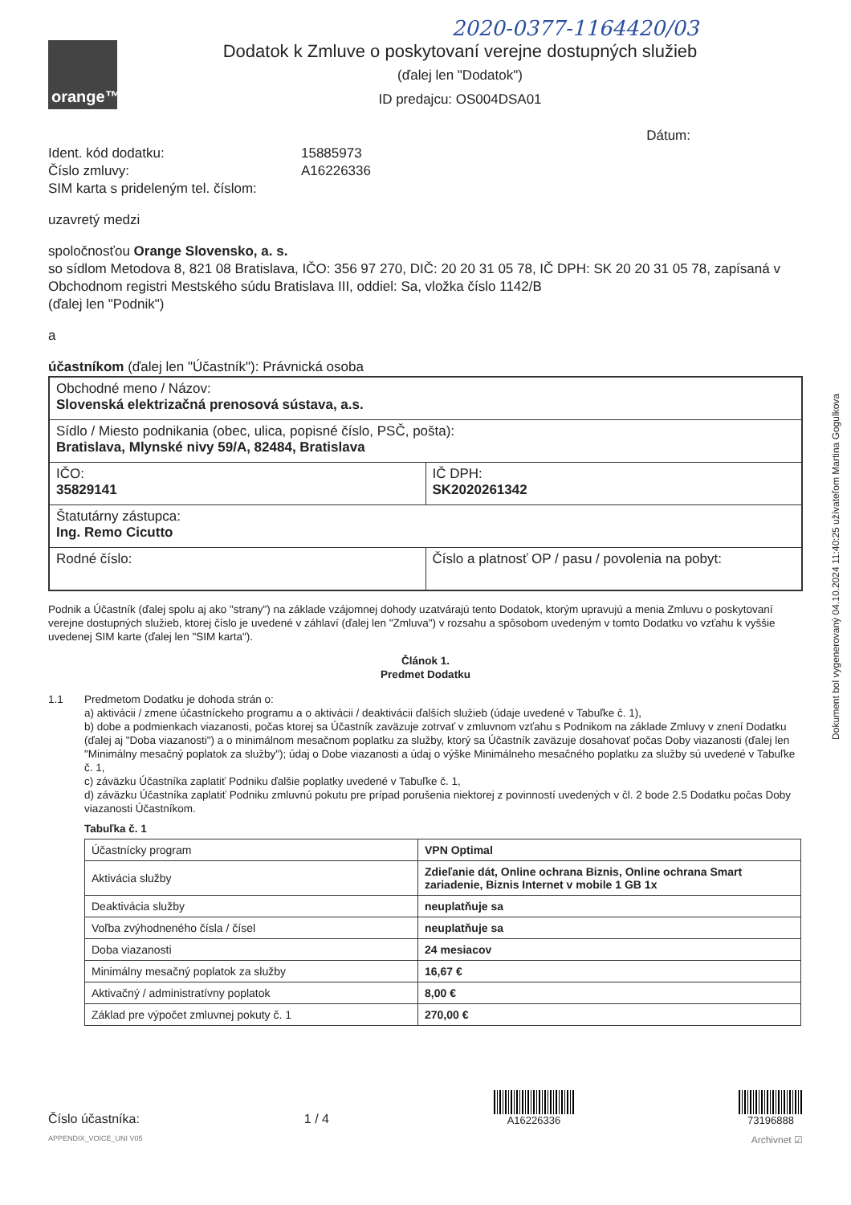2020-0377-1164420/03
orange™
Dodatok k Zmluve o poskytovaní verejne dostupných služieb
(ďalej len "Dodatok")
ID predajcu: OS004DSA01
Dátum:
Ident. kód dodatku:
15885973
Číslo zmluvy:
A16226336
SIM karta s prideleným tel. číslom:
uzavretý medzi
spoločnosťou Orange Slovensko, a. s.
so sídlom Metodova 8, 821 08 Bratislava, IČO: 356 97 270, DIČ: 20 20 31 05 78, IČ DPH: SK 20 20 31 05 78, zapísaná v Obchodnom registri Mestského súdu Bratislava III, oddiel: Sa, vložka číslo 1142/B
(ďalej len "Podnik")
a
účastníkom (ďalej len "Účastník"): Právnická osoba
| Obchodné meno / Názov: Slovenská elektrizačná prenosová sústava, a.s. | |
| Sídlo / Miesto podnikania (obec, ulica, popisné číslo, PSČ, pošta): Bratislava, Mlynské nivy 59/A, 82484, Bratislava | |
| IČO: 35829141 | IČ DPH: SK2020261342 |
| Štatutárny zástupca: Ing. Remo Cicutto | |
| Rodné číslo: | Číslo a platnosť OP / pasu / povolenia na pobyt: |
Podnik a Účastník (ďalej spolu aj ako "strany") na základe vzájomnej dohody uzatvárajú tento Dodatok, ktorým upravujú a menia Zmluvu o poskytovaní verejne dostupných služieb, ktorej číslo je uvedené v záhlaví (ďalej len "Zmluva") v rozsahu a spôsobom uvedeným v tomto Dodatku vo vzťahu k vyššie uvedenej SIM karte (ďalej len "SIM karta").
Článok 1.
Predmet Dodatku
1.1 Predmetom Dodatku je dohoda strán o:
a) aktivácii / zmene účastníckeho programu a o aktivácii / deaktivácii ďalších služieb (údaje uvedené v Tabuľke č. 1),
b) dobe a podmienkach viazanosti, počas ktorej sa Účastník zaväzuje zotrvať v zmluvnom vzťahu s Podnikom na základe Zmluvy v znení Dodatku (ďalej aj "Doba viazanosti") a o minimálnom mesačnom poplatku za služby, ktorý sa Účastník zaväzuje dosahovať počas Doby viazanosti (ďalej len "Minimálny mesačný poplatok za služby"); údaj o Dobe viazanosti a údaj o výške Minimálneho mesačného poplatku za služby sú uvedené v Tabuľke č. 1,
c) záväzku Účastníka zaplatiť Podniku ďalšie poplatky uvedené v Tabuľke č. 1,
d) záväzku Účastníka zaplatiť Podniku zmluvnú pokutu pre prípad porušenia niektorej z povinností uvedených v čl. 2 bode 2.5 Dodatku počas Doby viazanosti Účastníkom.
Tabuľka č. 1
| Účastnícky program | VPN Optimal |
| Aktivácia služby | Zdieľanie dát, Online ochrana Biznis, Online ochrana Smart zariadenie, Biznis Internet v mobile 1 GB 1x |
| Deaktivácia služby | neuplatňuje sa |
| Voľba zvýhodneného čísla / čísel | neuplatňuje sa |
| Doba viazanosti | 24 mesiacov |
| Minimálny mesačný poplatok za služby | 16,67 € |
| Aktivačný / administratívny poplatok | 8,00 € |
| Základ pre výpočet zmluvnej pokuty č. 1 | 270,00 € |
Číslo účastníka:
1 / 4
A16226336
73196888
APPENDIX_VOICE_UNI V05 Archivnet ☑
Dokument bol vygenerovaný 04.10.2024 11:40:25 užívateľom Martina Gogulkova